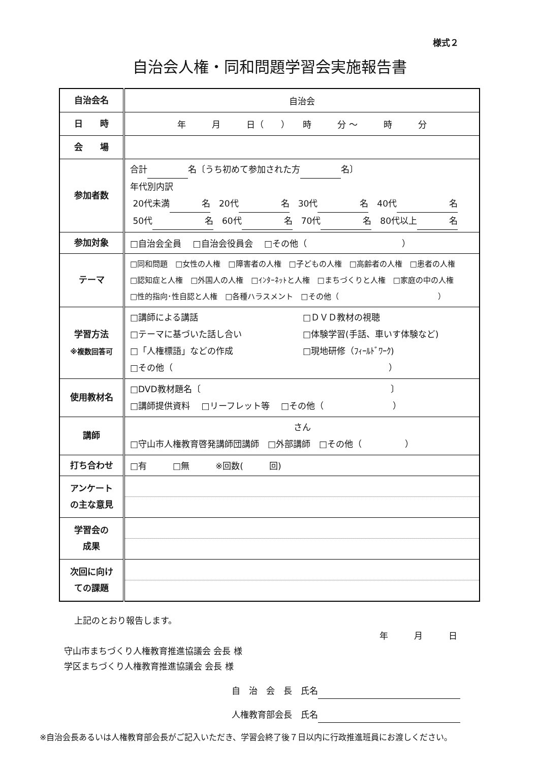様式２
自治会人権・同和問題学習会実施報告書
| 自治会名 | 自治会 |
| 日 時 | 年 月 日（ ） 時 分 〜 時 分 |
| 会 場 | |
| 参加者数 | 合計 名〔うち初めて参加された方 名〕 年代別内訳 20代未満 名 20代 名 30代 名 40代 名 50代 名 60代 名 70代 名 80代以上 名 |
| 参加対象 | □自治会全員 □自治会役員会 □その他（ ） |
| テーマ | □同和問題 □女性の人権 □障害者の人権 □子どもの人権 □高齢者の人権 □患者の人権 □認知症と人権 □外国人の人権 □ｲﾝﾀｰﾈｯﾄと人権 □まちづくりと人権 □家庭の中の人権 □性的指向･性自認と人権 □各種ハラスメント □その他（ ） |
| 学習方法 ※複数回答可 | □講師による講話 □ＤＶＤ教材の視聴 □テーマに基づいた話し合い □体験学習(手話、車いす体験など) □「人権標語」などの作成 □現地研修（ﾌｨｰﾙﾄﾞﾜｰｸ) □その他（ ） |
| 使用教材名 | □DVD教材題名〔 〕 □講師提供資料 □リーフレット等 □その他（ ） |
| 講師 | さん □守山市人権教育啓発講師団講師 □外部講師 □その他（ ） |
| 打ち合わせ | □有 □無 ※回数( 回) |
| アンケート の主な意見 | |
| 学習会の 成果 | |
| 次回に向け ての課題 | |
上記のとおり報告します。
年　　　月　　　日
守山市まちづくり人権教育推進協議会 会長 様
学区まちづくり人権教育推進協議会 会長 様
自　治　会　長　氏名
人権教育部会長　氏名
※自治会長あるいは人権教育部会長がご記入いただき、学習会終了後７日以内に行政推進班員にお渡しください。